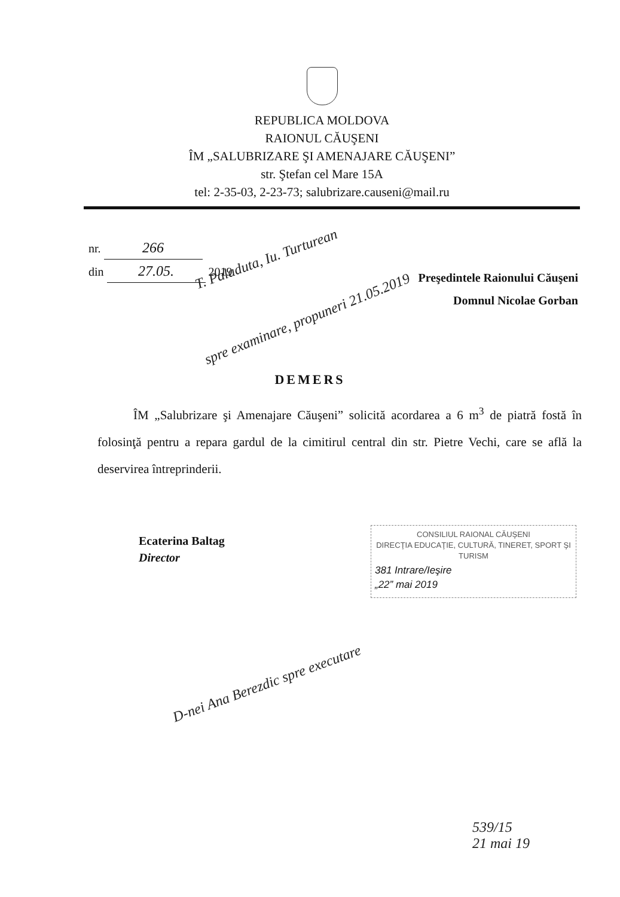REPUBLICA MOLDOVA
RAIONUL CĂUŞENI
ÎM „SALUBRIZARE ŞI AMENAJARE CĂUŞENI”
str. Ştefan cel Mare 15A
tel: 2-35-03, 2-23-73; salubrizare.causeni@mail.ru
nr. 266
din 27.05. 2019
T. Paladuta, Iu. Turturean
Preşedintele Raionului Căuşeni
Domnul Nicolae Gorban
spre examinare, propuneri 21.05.2019
DEMERS
ÎM „Salubrizare şi Amenajare Căuşeni” solicită acordarea a 6 m<sup>3</sup> de piatră fostă în folosinţă pentru a repara gardul de la cimitirul central din str. Pietre Vechi, care se află la deservirea întreprinderii.
Ecaterina Baltag
Director
CONSILIUL RAIONAL CĂUŞENI
DIRECŢIA EDUCAŢIE, CULTURĂ, TINERET, SPORT ŞI TURISM
381 Intrare/Ieşire
„22” mai 2019
D-nei Ana Berezdic spre executare
539/15
21 mai 19